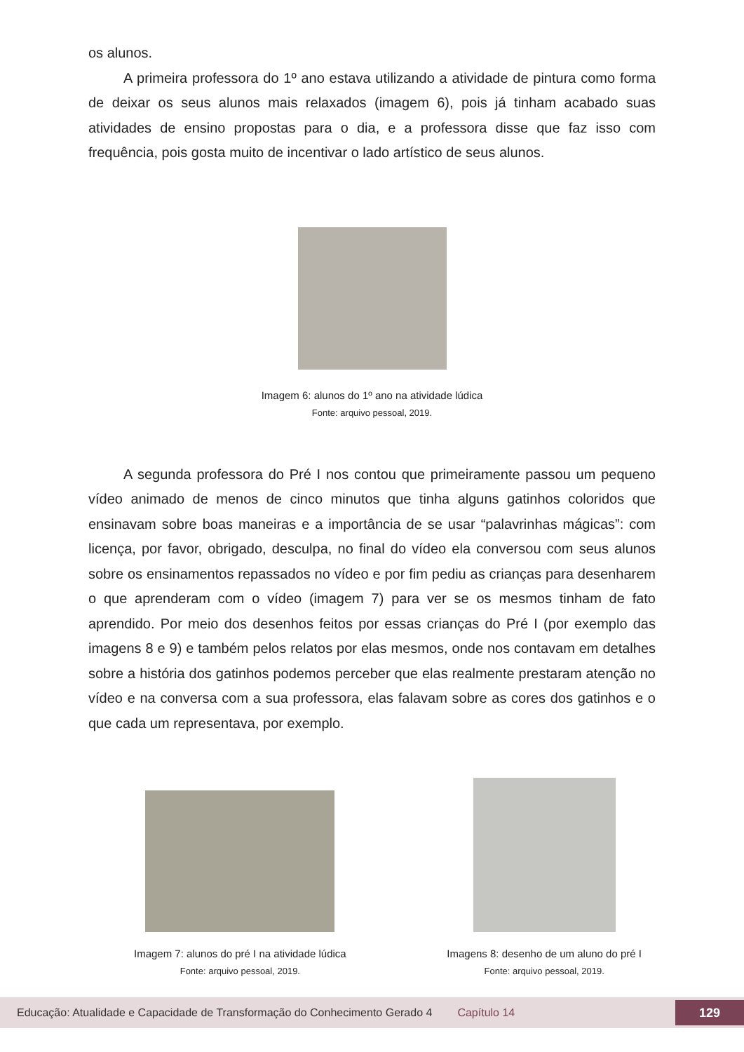os alunos.
A primeira professora do 1º ano estava utilizando a atividade de pintura como forma de deixar os seus alunos mais relaxados (imagem 6), pois já tinham acabado suas atividades de ensino propostas para o dia, e a professora disse que faz isso com frequência, pois gosta muito de incentivar o lado artístico de seus alunos.
Imagem 6: alunos do 1º ano na atividade lúdica
Fonte: arquivo pessoal, 2019.
A segunda professora do Pré I nos contou que primeiramente passou um pequeno vídeo animado de menos de cinco minutos que tinha alguns gatinhos coloridos que ensinavam sobre boas maneiras e a importância de se usar “palavrinhas mágicas”: com licença, por favor, obrigado, desculpa, no final do vídeo ela conversou com seus alunos sobre os ensinamentos repassados no vídeo e por fim pediu as crianças para desenharem o que aprenderam com o vídeo (imagem 7) para ver se os mesmos tinham de fato aprendido. Por meio dos desenhos feitos por essas crianças do Pré I (por exemplo das imagens 8 e 9) e também pelos relatos por elas mesmos, onde nos contavam em detalhes sobre a história dos gatinhos podemos perceber que elas realmente prestaram atenção no vídeo e na conversa com a sua professora, elas falavam sobre as cores dos gatinhos e o que cada um representava, por exemplo.
Imagem 7: alunos do pré I na atividade lúdica
Fonte: arquivo pessoal, 2019.
Imagens 8: desenho de um aluno do pré I
Fonte: arquivo pessoal, 2019.
Educação: Atualidade e Capacidade de Transformação do Conhecimento Gerado 4 Capítulo 14 129